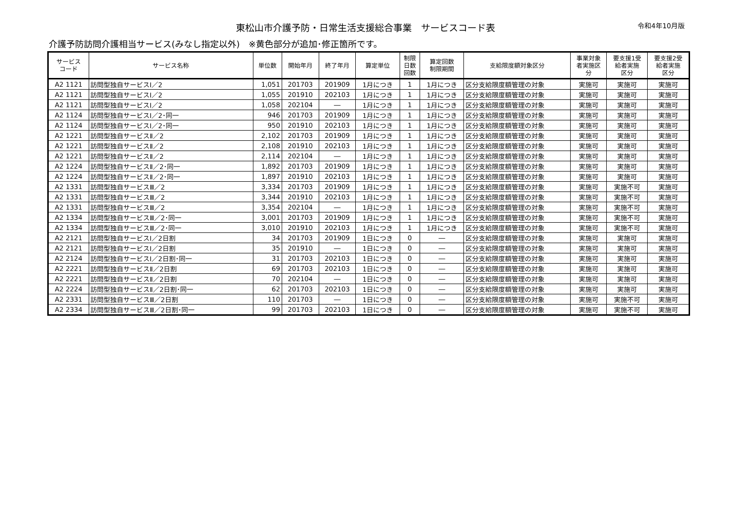東松山市介護予防・日常生活支援総合事業　サービスコード表
令和4年10月版
介護予防訪問介護相当サービス(みなし指定以外)　※黄色部分が追加･修正箇所です。
| サービス コード | サービス名称 | 単位数 | 開始年月 | 終了年月 | 算定単位 | 制限 日数 回数 | 算定回数 制限期間 | 支給限度額対象区分 | 事業対象 者実施区 分 | 要支援1受 給者実施 区分 | 要支援2受 給者実施 区分 |
| --- | --- | --- | --- | --- | --- | --- | --- | --- | --- | --- | --- |
| A2 1121 | 訪問型独自サービスⅠ／2 | 1,051 | 201703 | 201909 | 1月につき | 1 | 1月につき | 区分支給限度額管理の対象 | 実施可 | 実施可 | 実施可 |
| A2 1121 | 訪問型独自サービスⅠ／2 | 1,055 | 201910 | 202103 | 1月につき | 1 | 1月につき | 区分支給限度額管理の対象 | 実施可 | 実施可 | 実施可 |
| A2 1121 | 訪問型独自サービスⅠ／2 | 1,058 | 202104 | ― | 1月につき | 1 | 1月につき | 区分支給限度額管理の対象 | 実施可 | 実施可 | 実施可 |
| A2 1124 | 訪問型独自サービスⅠ／2･同一 | 946 | 201703 | 201909 | 1月につき | 1 | 1月につき | 区分支給限度額管理の対象 | 実施可 | 実施可 | 実施可 |
| A2 1124 | 訪問型独自サービスⅠ／2･同一 | 950 | 201910 | 202103 | 1月につき | 1 | 1月につき | 区分支給限度額管理の対象 | 実施可 | 実施可 | 実施可 |
| A2 1221 | 訪問型独自サービスⅡ／2 | 2,102 | 201703 | 201909 | 1月につき | 1 | 1月につき | 区分支給限度額管理の対象 | 実施可 | 実施可 | 実施可 |
| A2 1221 | 訪問型独自サービスⅡ／2 | 2,108 | 201910 | 202103 | 1月につき | 1 | 1月につき | 区分支給限度額管理の対象 | 実施可 | 実施可 | 実施可 |
| A2 1221 | 訪問型独自サービスⅡ／2 | 2,114 | 202104 | ― | 1月につき | 1 | 1月につき | 区分支給限度額管理の対象 | 実施可 | 実施可 | 実施可 |
| A2 1224 | 訪問型独自サービスⅡ／2･同一 | 1,892 | 201703 | 201909 | 1月につき | 1 | 1月につき | 区分支給限度額管理の対象 | 実施可 | 実施可 | 実施可 |
| A2 1224 | 訪問型独自サービスⅡ／2･同一 | 1,897 | 201910 | 202103 | 1月につき | 1 | 1月につき | 区分支給限度額管理の対象 | 実施可 | 実施可 | 実施可 |
| A2 1331 | 訪問型独自サービスⅢ／2 | 3,334 | 201703 | 201909 | 1月につき | 1 | 1月につき | 区分支給限度額管理の対象 | 実施可 | 実施不可 | 実施可 |
| A2 1331 | 訪問型独自サービスⅢ／2 | 3,344 | 201910 | 202103 | 1月につき | 1 | 1月につき | 区分支給限度額管理の対象 | 実施可 | 実施不可 | 実施可 |
| A2 1331 | 訪問型独自サービスⅢ／2 | 3,354 | 202104 | ― | 1月につき | 1 | 1月につき | 区分支給限度額管理の対象 | 実施可 | 実施不可 | 実施可 |
| A2 1334 | 訪問型独自サービスⅢ／2･同一 | 3,001 | 201703 | 201909 | 1月につき | 1 | 1月につき | 区分支給限度額管理の対象 | 実施可 | 実施不可 | 実施可 |
| A2 1334 | 訪問型独自サービスⅢ／2･同一 | 3,010 | 201910 | 202103 | 1月につき | 1 | 1月につき | 区分支給限度額管理の対象 | 実施可 | 実施不可 | 実施可 |
| A2 2121 | 訪問型独自サービスⅠ／2日割 | 34 | 201703 | 201909 | 1日につき | 0 | ― | 区分支給限度額管理の対象 | 実施可 | 実施可 | 実施可 |
| A2 2121 | 訪問型独自サービスⅠ／2日割 | 35 | 201910 | ― | 1日につき | 0 | ― | 区分支給限度額管理の対象 | 実施可 | 実施可 | 実施可 |
| A2 2124 | 訪問型独自サービスⅠ／2日割･同一 | 31 | 201703 | 202103 | 1日につき | 0 | ― | 区分支給限度額管理の対象 | 実施可 | 実施可 | 実施可 |
| A2 2221 | 訪問型独自サービスⅡ／2日割 | 69 | 201703 | 202103 | 1日につき | 0 | ― | 区分支給限度額管理の対象 | 実施可 | 実施可 | 実施可 |
| A2 2221 | 訪問型独自サービスⅡ／2日割 | 70 | 202104 | ― | 1日につき | 0 | ― | 区分支給限度額管理の対象 | 実施可 | 実施可 | 実施可 |
| A2 2224 | 訪問型独自サービスⅡ／2日割･同一 | 62 | 201703 | 202103 | 1日につき | 0 | ― | 区分支給限度額管理の対象 | 実施可 | 実施可 | 実施可 |
| A2 2331 | 訪問型独自サービスⅢ／2日割 | 110 | 201703 | ― | 1日につき | 0 | ― | 区分支給限度額管理の対象 | 実施可 | 実施不可 | 実施可 |
| A2 2334 | 訪問型独自サービスⅢ／2日割･同一 | 99 | 201703 | 202103 | 1日につき | 0 | ― | 区分支給限度額管理の対象 | 実施可 | 実施不可 | 実施可 |